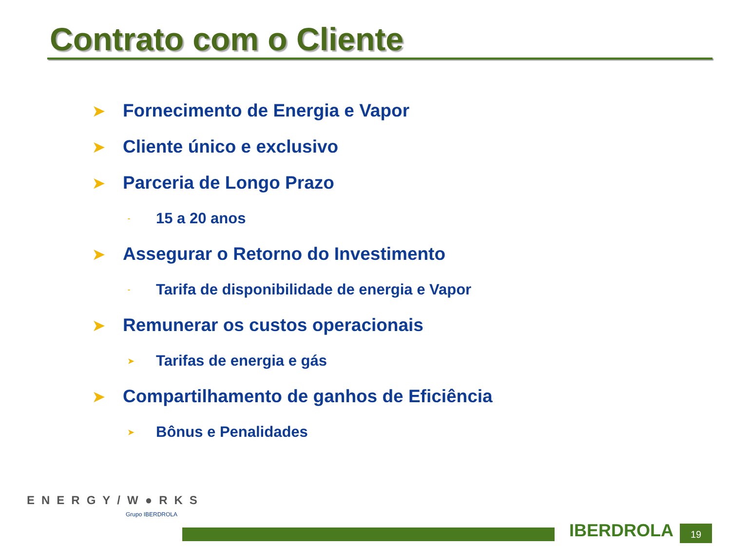Contrato com o Cliente
➤ Fornecimento de Energia e Vapor
➤ Cliente único e exclusivo
➤ Parceria de Longo Prazo
- 15 a 20 anos
➤ Assegurar o Retorno do Investimento
- Tarifa de disponibilidade de energia e Vapor
➤ Remunerar os custos operacionais
➤ Tarifas de energia e gás
➤ Compartilhamento de ganhos de Eficiência
➤ Bônus e Penalidades
ENERGY/W●RKS
Grupo IBERDROLA
IBERDROLA 19